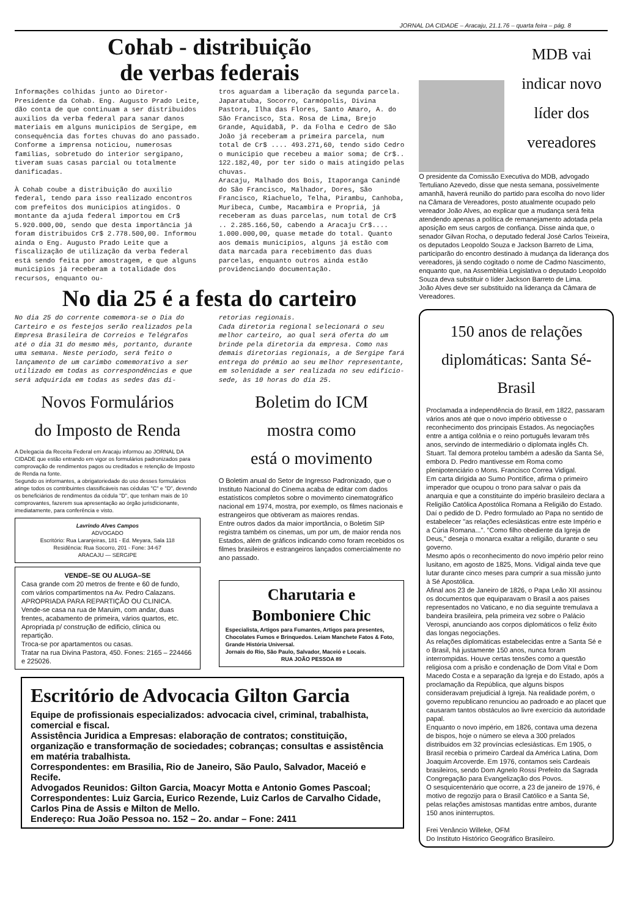JORNAL DA CIDADE – Aracaju, 21.1.76 – quarta feira – pág. 8
Cohab - distribuição
de verbas federais
Informações colhidas junto ao Diretor-Presidente da Cohab. Eng. Augusto Prado Leite, dão conta de que continuam a ser distribuidos auxilios da verba federal para sanar danos materiais em alguns municipios de Sergipe, em consequência das fortes chuvas do ano passado. Conforme a imprensa noticiou, numerosas famílias, sobretudo do interior sergipano, tiveram suas casas parcial ou totalmente danificadas.
À Cohab coube a distribuição do auxilio federal, tendo para isso realizado encontros com prefeitos dos municipios atingidos. O montante da ajuda federal importou em Cr$ 5.920.000,00, sendo que desta importância já foram distribuidos Cr$ 2.778.500,00. Informou ainda o Eng. Augusto Prado Leite que a fiscalização de utilização da verba federal está sendo feita por amostragem, e que alguns municipios já receberam a totalidade dos recursos, enquanto ou-
tros aguardam a liberação da segunda parcela.
Japaratuba, Socorro, Carmópolis, Divina Pastora, Ilha das Flores, Santo Amaro, A. do São Francisco, Sta. Rosa de Lima, Brejo Grande, Aquidabã, P. da Folha e Cedro de São João já receberam a primeira parcela, num total de Cr$ .... 493.271,60, tendo sido Cedro o municipio que recebeu a maior soma; de Cr$.. 122.182,40, por ter sido o mais atingido pelas chuvas.
Aracaju, Malhado dos Bois, Itaporanga Canindé do São Francisco, Malhador, Dores, São Francisco, Riachuelo, Telha, Pirambu, Canhoba, Muribeca, Cumbe, Macambira e Propriá, já receberam as duas parcelas, num total de Cr$ .. 2.285.166,50, cabendo a Aracaju Cr$.... 1.000.000,00, quase metade do total. Quanto aos demais municípios, alguns já estão com data marcada para recebimento das duas parcelas, enquanto outros ainda estão providenciando documentação.
No dia 25 é a festa do carteiro
No dia 25 do corrente comemora-se o Dia do Carteiro e os festejos serão realizados pela Empresa Brasileira de Correios e Telégrafos até o dia 31 do mesmo mês, portanto, durante uma semana. Neste período, será feito o lançamento de um carimbo comemorativo a ser utilizado em todas as correspondências e que será adquirida em todas as sedes das di-
retorias regionais.
Cada diretoria regional selecionará o seu melhor carteiro, ao qual será oferta do um brinde pela diretoria da empresa. Como nas demais diretorias regionais, a de Sergipe fará entrega do prêmio ao seu melhor representante, em solenidade a ser realizada no seu edifício-sede, às 10 horas do dia 25.
Novos Formulários
do Imposto de Renda
A Delegacia da Receita Federal em Aracaju informou ao JORNAL DA CIDADE que estão entrando em vigor os formulários padronizados para comprovação de rendimentos pagos ou creditados e retenção de Imposto de Renda na fonte.
Segundo os informantes, a obrigatoriedade do uso desses formulários atinge todos os contribuintes classificáveis nas cédulas "C" e "D", devendo os beneficiários de rendimentos da cédula "D", que tenham mais de 10 comprovantes, fazerem sua apresentação ao órgão jurisdicionante, imediatamente, para conferência e visto.
Lavrindo Alves Campos
ADVOGADO
Escritório: Rua Laranjeiras, 181 - Ed. Meyara, Sala 118
Residência: Rua Socorro, 201 - Fone: 34-67
ARACAJU — SERGIPE
VENDE–SE OU ALUGA–SE
Casa grande com 20 metros de frente e 60 de fundo, com vários compartimentos na Av. Pedro Calazans. APROPRIADA PARA REPARTIÇÃO OU CLINICA.
Vende-se casa na rua de Maruim, com andar, duas frentes, acabamento de primeira, vários quartos, etc.
Apropriada p/ construção de edificio, clinica ou repartição.
Troca-se por apartamentos ou casas.
Tratar na rua Divina Pastora, 450. Fones: 2165 – 224466 e 225026.
Boletim do ICM
mostra como
está o movimento
O Boletim anual do Setor de Ingresso Padronizado, que o Instituto Nacional do Cinema acaba de editar com dados estatísticos completos sobre o movimento cinematográfico nacional em 1974, mostra, por exemplo, os filmes nacionais e estrangeiros que obtiveram as maiores rendas.
Entre outros dados da maior importância, o Boletim SIP registra também os cinemas, um por um, de maior renda nos Estados, além de gráficos indicando como foram recebidos os filmes brasileiros e estrangeiros lançados comercialmente no ano passado.
Charutaria e Bomboniere Chic
Especialista, Artigos para Fumantes, Artigos para presentes, Chocolates Fumos e Brinquedos. Leiam Manchete Fatos & Foto, Grande História Universal.
Jornais do Rio, São Paulo, Salvador, Maceió e Locais.
RUA JOÃO PESSOA 89
Escritório de Advocacia Gilton Garcia
Equipe de profissionais especializados: advocacia civel, criminal, trabalhista, comercial e fiscal.
Assistência Juridica a Empresas: elaboração de contratos; constituição, organização e transformação de sociedades; cobranças; consultas e assistência em matéria trabalhista.
Correspondentes: em Brasilia, Rio de Janeiro, São Paulo, Salvador, Maceió e Recife.
Advogados Reunidos: Gilton Garcia, Moacyr Motta e Antonio Gomes Pascoal; Correspondentes: Luiz Garcia, Eurico Rezende, Luiz Carlos de Carvalho Cidade, Carlos Pina de Assis e Milton de Mello.
Endereço: Rua João Pessoa no. 152 – 2o. andar – Fone: 2411
MDB vai indicar novo líder dos vereadores
O presidente da Comissão Executiva do MDB, advogado Tertuliano Azevedo, disse que nesta semana, possivelmente amanhã, haverá reunião do partido para escolha do novo líder na Câmara de Vereadores, posto atualmente ocupado pelo vereador João Alves, ao explicar que a mudança será feita atendendo apenas a política de remanejamento adotada pela aposição em seus cargos de confiança. Disse ainda que, o senador Gilvan Rocha, o deputado federal José Carlos Teixeira, os deputados Leopoldo Souza e Jackson Barreto de Lima, participarão do encontro destinado à mudança da liderança dos vereadores, já sendo cogitado o nome de Cadmo Nascimento, enquanto que, na Assembléia Legislativa o deputado Leopoldo Souza deva substituir o líder Jackson Barreto de Lima.
João Alves deve ser substituido na liderança da Câmara de Vereadores.
150 anos de relações diplomáticas: Santa Sé-Brasil
Proclamada a independência do Brasil, em 1822, passaram vários anos até que o novo império obtivesse o reconhecimento dos principais Estados. As negociações entre a antiga colônia e o reino português levaram três anos, servindo de intermediário o diplomata inglês Ch. Stuart. Tal demora protelou também a adesão da Santa Sé, embora D. Pedro mantivesse em Roma como plenipotenciário o Mons. Francisco Correa Vidigal.
Em carta dirigida ao Sumo Pontífice, afirma o primeiro imperador que ocupou o trono para salvar o pais da anarquia e que a constituinte do império brasileiro declara a Religião Católica Apostólica Romana a Religião do Estado. Daí o pedido de D. Pedro formulado ao Papa no sentido de estabelecer "as relações eclesiásticas entre este Império e a Cúria Romana...". "Como filho obediente da Igreja de Deus," deseja o monarca exaltar a religião, durante o seu governo.
Mesmo após o reconhecimento do novo império pelor reino lusitano, em agosto de 1825, Mons. Vidigal ainda teve que lutar durante cinco meses para cumprir a sua missão junto à Sé Apostólica.
Afinal aos 23 de Janeiro de 1826, o Papa Leão XII assinou os documentos que equiparavam o Brasil a aos paises representados no Vaticano, e no dia seguinte tremulava a bandeira brasileira, pela primeira vez sobre o Palácio Verospi, anunciando aos corpos diplomáticos o feliz êxito das longas negociações.
As relações diplomáticas estabelecidas entre a Santa Sé e o Brasil, há justamente 150 anos, nunca foram interrompidas. Houve certas tensões como a questão religiosa com a prisão e condenação de Dom Vital e Dom Macedo Costa e a separação da Igreja e do Estado, após a proclamação da República, que alguns bispos consideravam prejudicial à Igreja. Na realidade porém, o governo republicano renunciou ao padroado e ao placet que causaram tantos obstáculos ao livre exercício da autoridade papal.
Enquanto o novo império, em 1826, contava uma dezena de bispos, hoje o número se eleva a 300 prelados distribuidos em 32 províncias eclesiásticas. Em 1905, o Brasil recebia o primeiro Cardeal da América Latina, Dom Joaquim Arcoverde. Em 1976, contamos seis Cardeais brasileiros, sendo Dom Agnelo Rossi Prefeito da Sagrada Congregação para Evangelização dos Povos.
O sesquicentenário que ocorre, a 23 de janeiro de 1976, é motivo de regozijo para o Brasil Católico e a Santa Sé, pelas relações amistosas mantidas entre ambos, durante 150 anos ininterruptos.
Frei Venâncio Willeke, OFM
Do Instituto Histórico Geográfico Brasileiro.